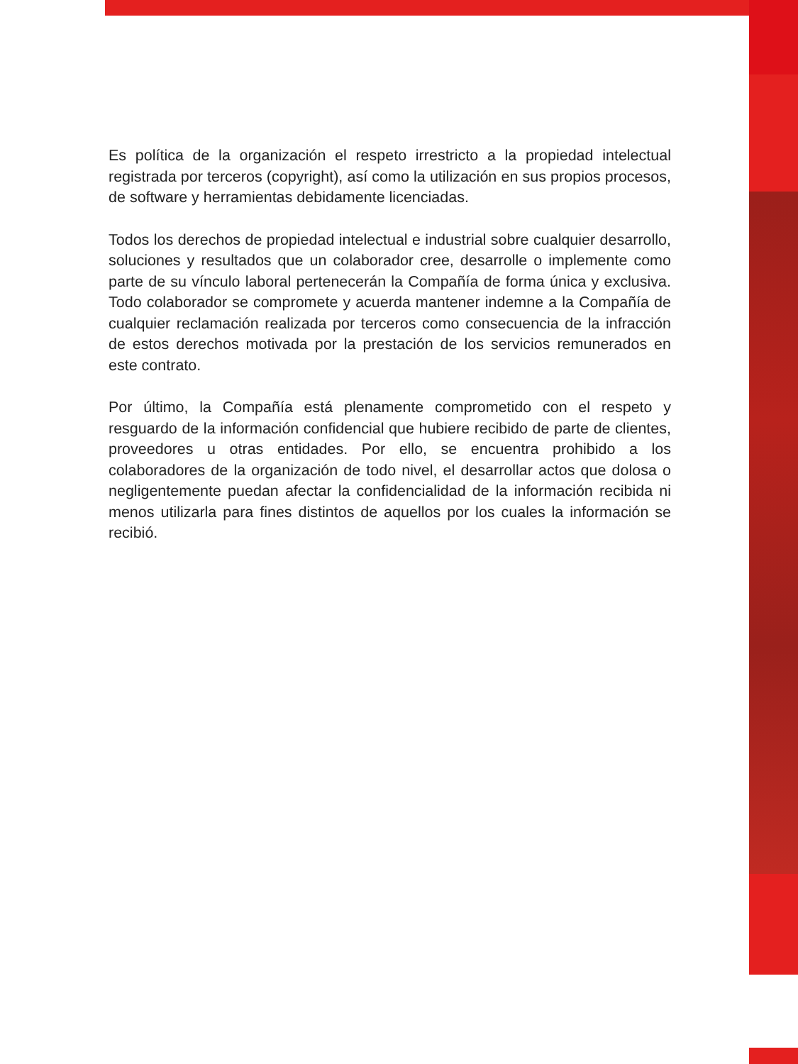Es política de la organización el respeto irrestricto a la propiedad intelectual registrada por terceros (copyright), así como la utilización en sus propios procesos, de software y herramientas debidamente licenciadas.
Todos los derechos de propiedad intelectual e industrial sobre cualquier desarrollo, soluciones y resultados que un colaborador cree, desarrolle o implemente como parte de su vínculo laboral pertenecerán la Compañía de forma única y exclusiva. Todo colaborador se compromete y acuerda mantener indemne a la Compañía de cualquier reclamación realizada por terceros como consecuencia de la infracción de estos derechos motivada por la prestación de los servicios remunerados en este contrato.
Por último, la Compañía está plenamente comprometido con el respeto y resguardo de la información confidencial que hubiere recibido de parte de clientes, proveedores u otras entidades. Por ello, se encuentra prohibido a los colaboradores de la organización de todo nivel, el desarrollar actos que dolosa o negligentemente puedan afectar la confidencialidad de la información recibida ni menos utilizarla para fines distintos de aquellos por los cuales la información se recibió.